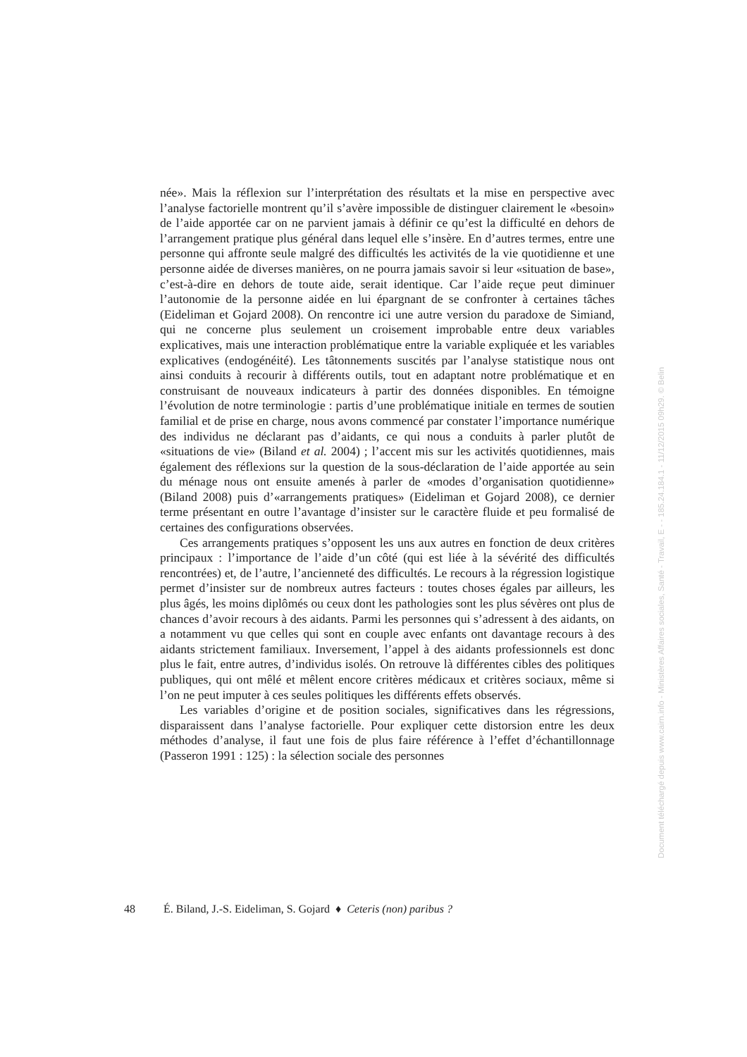née». Mais la réflexion sur l’interprétation des résultats et la mise en perspective avec l’analyse factorielle montrent qu’il s’avère impossible de distinguer clairement le «besoin» de l’aide apportée car on ne parvient jamais à définir ce qu’est la difficulté en dehors de l’arrangement pratique plus général dans lequel elle s’insère. En d’autres termes, entre une personne qui affronte seule malgré des difficultés les activités de la vie quotidienne et une personne aidée de diverses manières, on ne pourra jamais savoir si leur «situation de base», c’est-à-dire en dehors de toute aide, serait identique. Car l’aide reçue peut diminuer l’autonomie de la personne aidée en lui épargnant de se confronter à certaines tâches (Eideliman et Gojard 2008). On rencontre ici une autre version du paradoxe de Simiand, qui ne concerne plus seulement un croisement improbable entre deux variables explicatives, mais une interaction problématique entre la variable expliquée et les variables explicatives (endogénéité). Les tâtonnements suscités par l’analyse statistique nous ont ainsi conduits à recourir à différents outils, tout en adaptant notre problématique et en construisant de nouveaux indicateurs à partir des données disponibles. En témoigne l’évolution de notre terminologie : partis d’une problématique initiale en termes de soutien familial et de prise en charge, nous avons commencé par constater l’importance numérique des individus ne déclarant pas d’aidants, ce qui nous a conduits à parler plutôt de «situations de vie» (Biland et al. 2004) ; l’accent mis sur les activités quotidiennes, mais également des réflexions sur la question de la sous-déclaration de l’aide apportée au sein du ménage nous ont ensuite amenés à parler de «modes d’organisation quotidienne» (Biland 2008) puis d’«arrangements pratiques» (Eideliman et Gojard 2008), ce dernier terme présentant en outre l’avantage d’insister sur le caractère fluide et peu formalisé de certaines des configurations observées.
Ces arrangements pratiques s’opposent les uns aux autres en fonction de deux critères principaux : l’importance de l’aide d’un côté (qui est liée à la sévérité des difficultés rencontrées) et, de l’autre, l’ancienneté des difficultés. Le recours à la régression logistique permet d’insister sur de nombreux autres facteurs : toutes choses égales par ailleurs, les plus âgés, les moins diplômés ou ceux dont les pathologies sont les plus sévères ont plus de chances d’avoir recours à des aidants. Parmi les personnes qui s’adressent à des aidants, on a notamment vu que celles qui sont en couple avec enfants ont davantage recours à des aidants strictement familiaux. Inversement, l’appel à des aidants professionnels est donc plus le fait, entre autres, d’individus isolés. On retrouve là différentes cibles des politiques publiques, qui ont mêlé et mêlent encore critères médicaux et critères sociaux, même si l’on ne peut imputer à ces seules politiques les différents effets observés.
Les variables d’origine et de position sociales, significatives dans les régressions, disparaissent dans l’analyse factorielle. Pour expliquer cette distorsion entre les deux méthodes d’analyse, il faut une fois de plus faire référence à l’effet d’échantillonnage (Passeron 1991 : 125) : la sélection sociale des personnes
48 É. Biland, J.-S. Eideliman, S. Gojard ♦ Ceteris (non) paribus ?
Document téléchargé depuis www.cairn.info - Ministères Affaires sociales, Santé - Travail, E - - 185.24.184.1 - 11/12/2015 09h29. © Belin